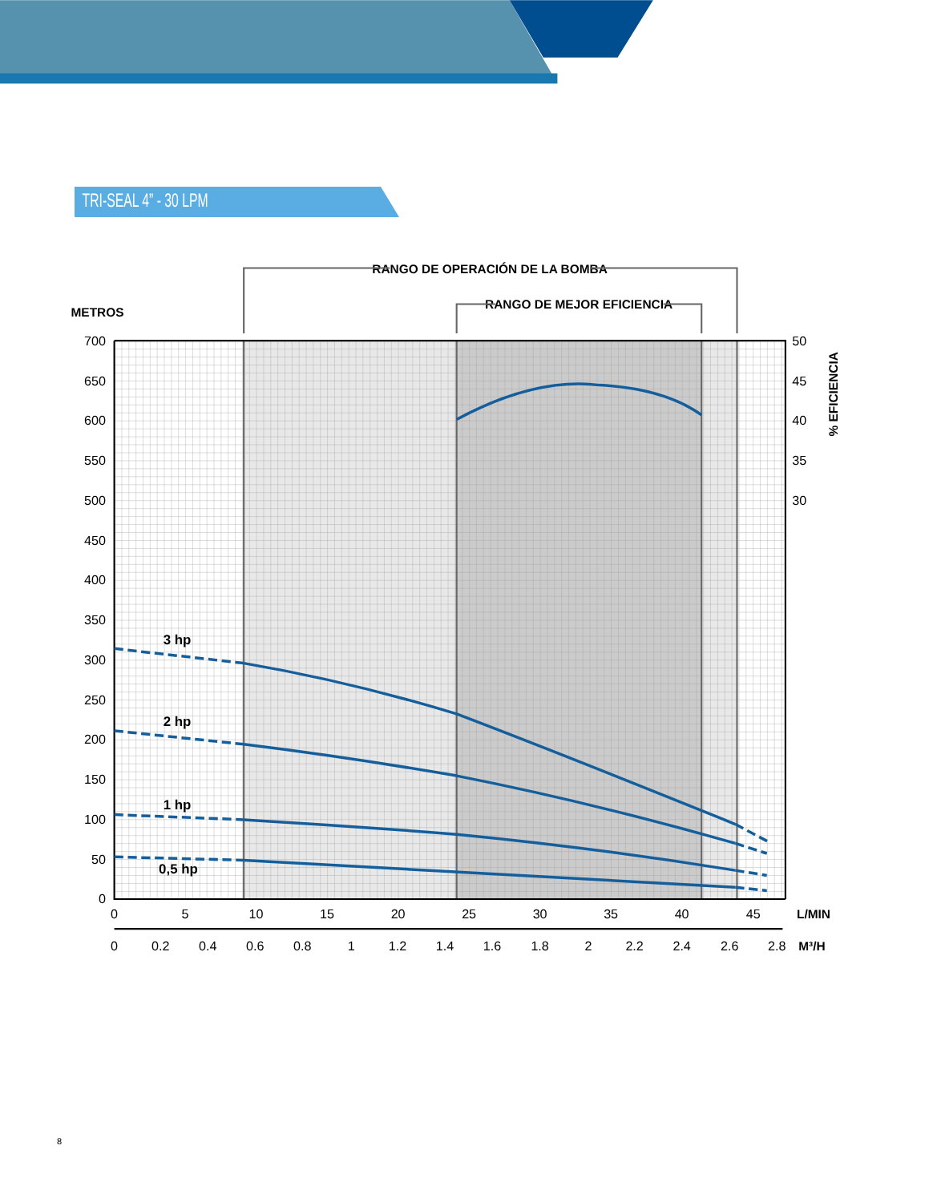TRI-SEAL 4” - 30 LPM
RANGO DE OPERACIÓN DE LA BOMBA
RANGO DE MEJOR EFICIENCIA
METROS
L/MIN
M³/H
% EFICIENCIA
3 hp
2 hp
1 hp
0,5 hp
700
650
600
550
500
450
400
350
300
250
200
150
100
50
0
50
45
40
35
30
0
5
10
15
20
25
30
35
40
45
0
0.2
0.4
0.6
0.8
1
1.2
1.4
1.6
1.8
2
2.2
2.4
2.6
2.8
8